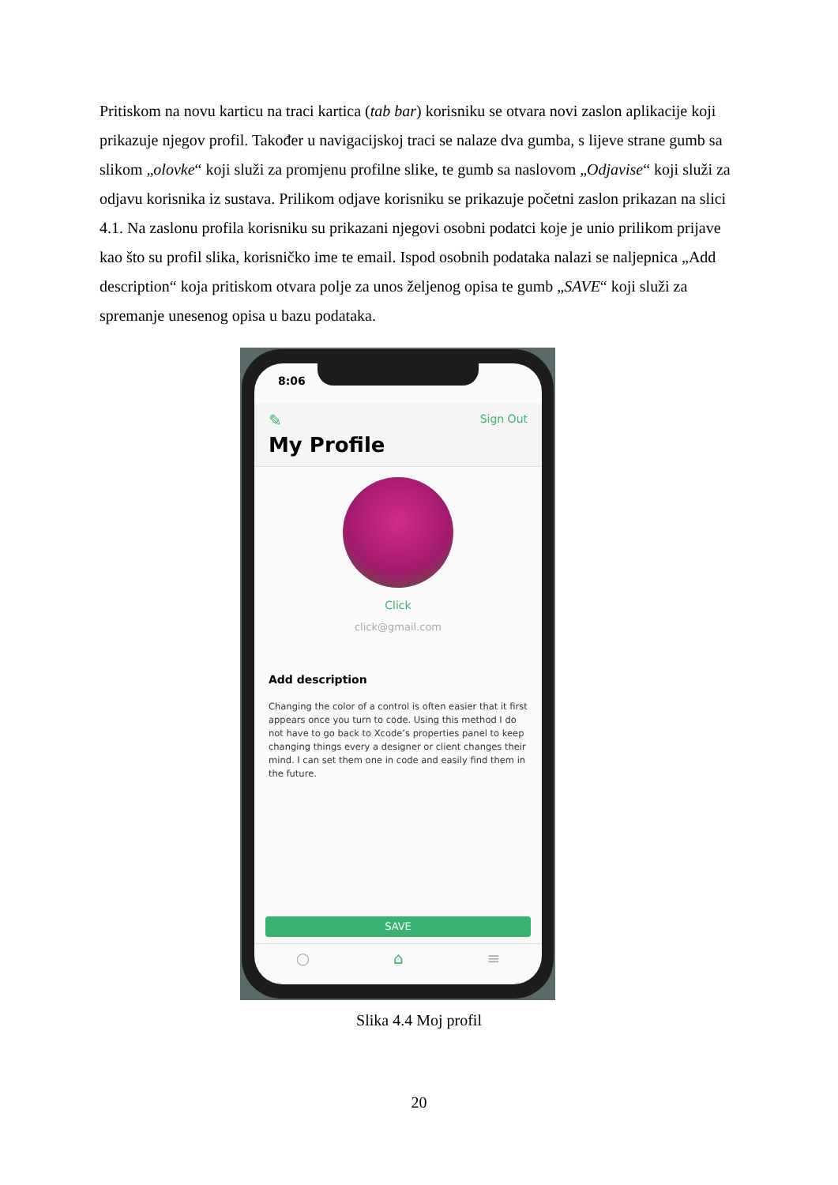Pritiskom na novu karticu na traci kartica (tab bar) korisniku se otvara novi zaslon aplikacije koji prikazuje njegov profil. Također u navigacijskoj traci se nalaze dva gumba, s lijeve strane gumb sa slikom „olovke“ koji služi za promjenu profilne slike, te gumb sa naslovom „Odjavise“ koji služi za odjavu korisnika iz sustava. Prilikom odjave korisniku se prikazuje početni zaslon prikazan na slici 4.1. Na zaslonu profila korisniku su prikazani njegovi osobni podatci koje je unio prilikom prijave kao što su profil slika, korisničko ime te email. Ispod osobnih podataka nalazi se naljepnica „Add description“ koja pritiskom otvara polje za unos željenog opisa te gumb „SAVE“ koji služi za spremanje unesenog opisa u bazu podataka.
8:06
✎ Sign Out
My Profile
Click
click@gmail.com
Add description
Changing the color of a control is often easier that it first appears once you turn to code. Using this method I do not have to go back to Xcode’s properties panel to keep changing things every a designer or client changes their mind. I can set them one in code and easily find them in the future.
SAVE
○ ⌂ ≡
Slika 4.4 Moj profil
20